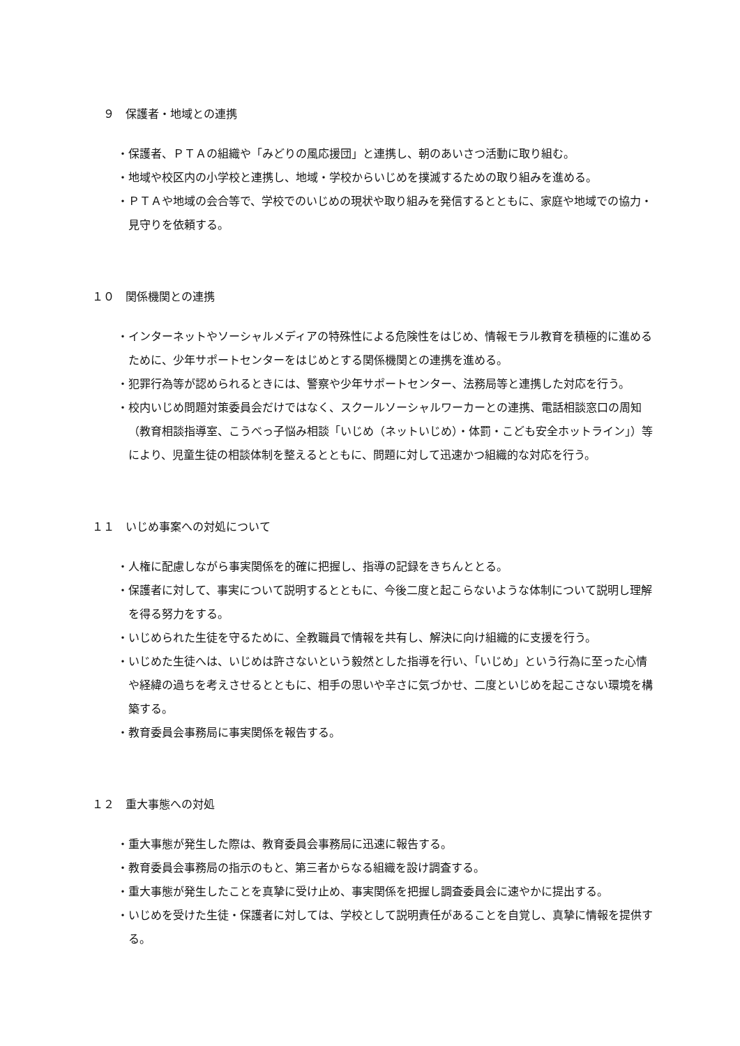９ 保護者・地域との連携
・保護者、ＰＴＡの組織や「みどりの風応援団」と連携し、朝のあいさつ活動に取り組む。
・地域や校区内の小学校と連携し、地域・学校からいじめを撲滅するための取り組みを進める。
・ＰＴＡや地域の会合等で、学校でのいじめの現状や取り組みを発信するとともに、家庭や地域での協力・見守りを依頼する。
１０ 関係機関との連携
・インターネットやソーシャルメディアの特殊性による危険性をはじめ、情報モラル教育を積極的に進めるために、少年サポートセンターをはじめとする関係機関との連携を進める。
・犯罪行為等が認められるときには、警察や少年サポートセンター、法務局等と連携した対応を行う。
・校内いじめ問題対策委員会だけではなく、スクールソーシャルワーカーとの連携、電話相談窓口の周知（教育相談指導室、こうべっ子悩み相談「いじめ（ネットいじめ）・体罰・こども安全ホットライン」）等により、児童生徒の相談体制を整えるとともに、問題に対して迅速かつ組織的な対応を行う。
１１ いじめ事案への対処について
・人権に配慮しながら事実関係を的確に把握し、指導の記録をきちんととる。
・保護者に対して、事実について説明するとともに、今後二度と起こらないような体制について説明し理解を得る努力をする。
・いじめられた生徒を守るために、全教職員で情報を共有し、解決に向け組織的に支援を行う。
・いじめた生徒へは、いじめは許さないという毅然とした指導を行い、「いじめ」という行為に至った心情や経緯の過ちを考えさせるとともに、相手の思いや辛さに気づかせ、二度といじめを起こさない環境を構築する。
・教育委員会事務局に事実関係を報告する。
１２ 重大事態への対処
・重大事態が発生した際は、教育委員会事務局に迅速に報告する。
・教育委員会事務局の指示のもと、第三者からなる組織を設け調査する。
・重大事態が発生したことを真摯に受け止め、事実関係を把握し調査委員会に速やかに提出する。
・いじめを受けた生徒・保護者に対しては、学校として説明責任があることを自覚し、真摯に情報を提供する。